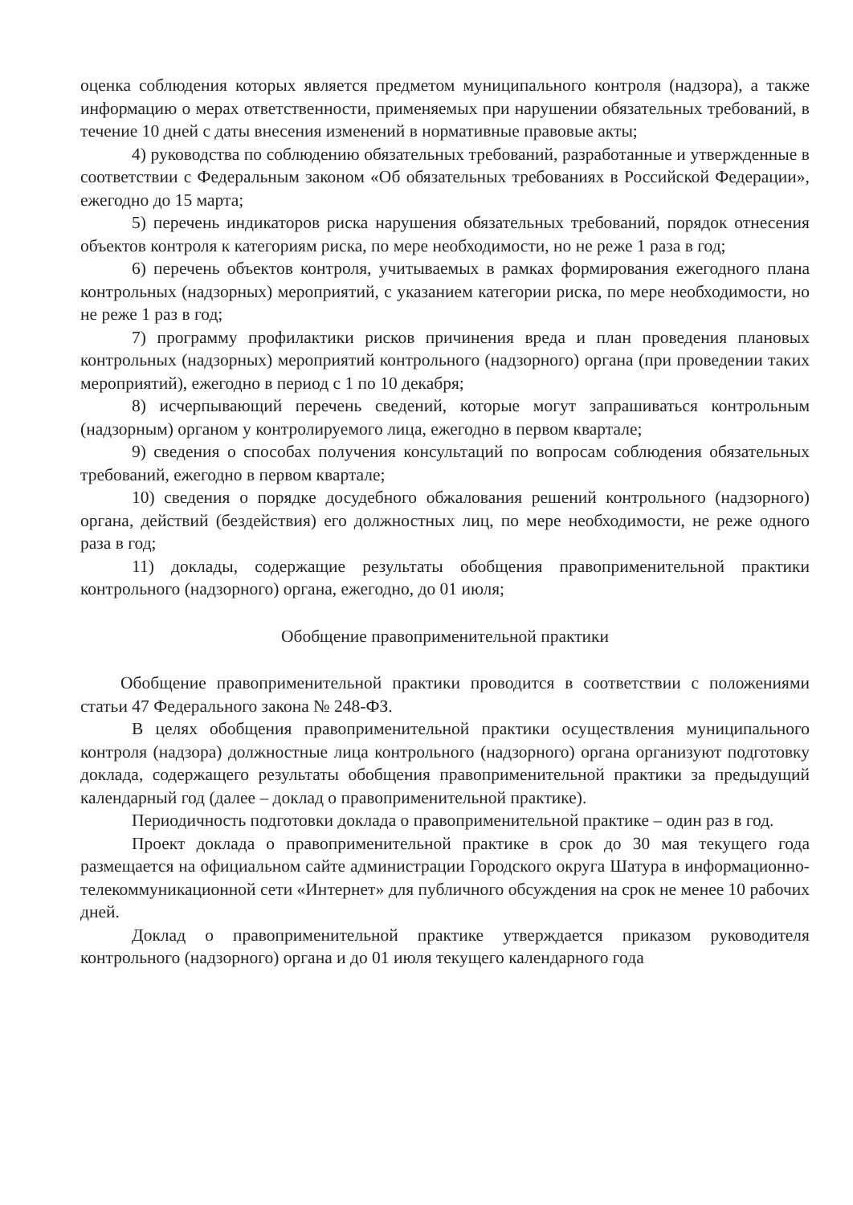оценка соблюдения которых является предметом муниципального контроля (надзора), а также информацию о мерах ответственности, применяемых при нарушении обязательных требований, в течение 10 дней с даты внесения изменений в нормативные правовые акты;
4) руководства по соблюдению обязательных требований, разработанные и утвержденные в соответствии с Федеральным законом «Об обязательных требованиях в Российской Федерации», ежегодно до 15 марта;
5) перечень индикаторов риска нарушения обязательных требований, порядок отнесения объектов контроля к категориям риска, по мере необходимости, но не реже 1 раза в год;
6) перечень объектов контроля, учитываемых в рамках формирования ежегодного плана контрольных (надзорных) мероприятий, с указанием категории риска, по мере необходимости, но не реже 1 раз в год;
7) программу профилактики рисков причинения вреда и план проведения плановых контрольных (надзорных) мероприятий контрольного (надзорного) органа (при проведении таких мероприятий), ежегодно в период с 1 по 10 декабря;
8) исчерпывающий перечень сведений, которые могут запрашиваться контрольным (надзорным) органом у контролируемого лица, ежегодно в первом квартале;
9) сведения о способах получения консультаций по вопросам соблюдения обязательных требований, ежегодно в первом квартале;
10) сведения о порядке досудебного обжалования решений контрольного (надзорного) органа, действий (бездействия) его должностных лиц, по мере необходимости, не реже одного раза в год;
11) доклады, содержащие результаты обобщения правоприменительной практики контрольного (надзорного) органа, ежегодно, до 01 июля;
Обобщение правоприменительной практики
Обобщение правоприменительной практики проводится в соответствии с положениями статьи 47 Федерального закона № 248-ФЗ.
В целях обобщения правоприменительной практики осуществления муниципального контроля (надзора) должностные лица контрольного (надзорного) органа организуют подготовку доклада, содержащего результаты обобщения правоприменительной практики за предыдущий календарный год (далее – доклад о правоприменительной практике).
Периодичность подготовки доклада о правоприменительной практике – один раз в год.
Проект доклада о правоприменительной практике в срок до 30 мая текущего года размещается на официальном сайте администрации Городского округа Шатура в информационно-телекоммуникационной сети «Интернет» для публичного обсуждения на срок не менее 10 рабочих дней.
Доклад о правоприменительной практике утверждается приказом руководителя контрольного (надзорного) органа и до 01 июля текущего календарного года